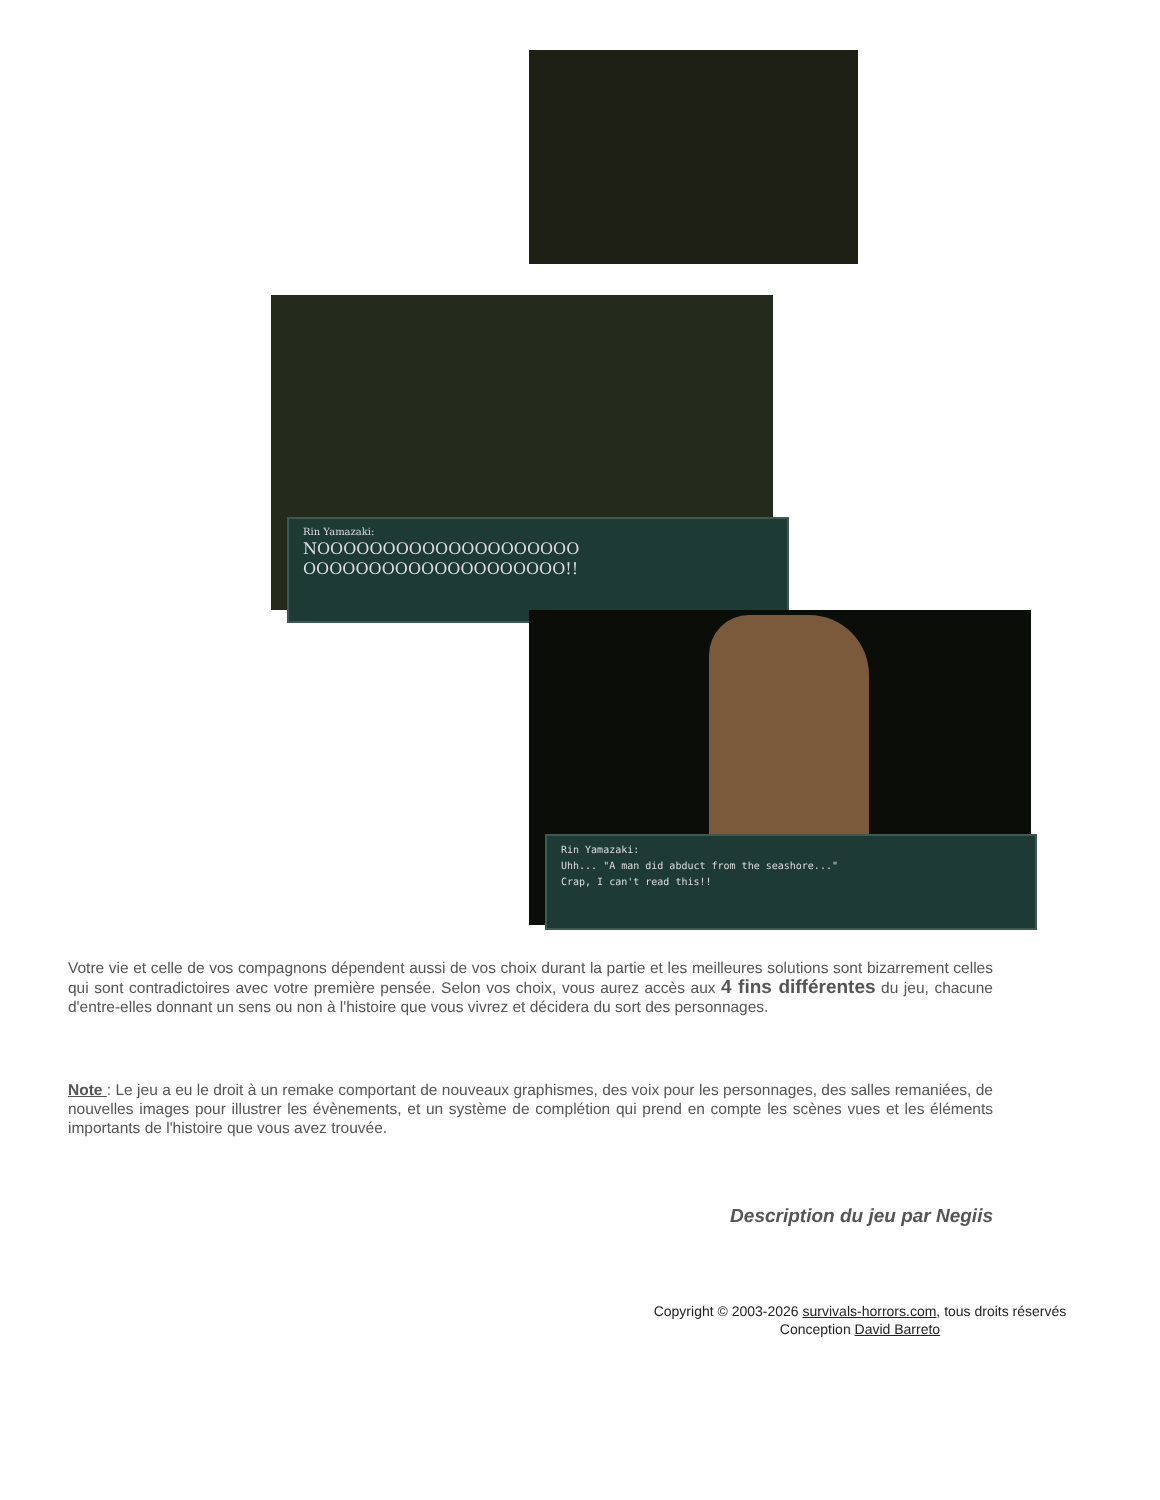Rin Yamazaki:
NOOOOOOOOOOOOOOOOOOOO
OOOOOOOOOOOOOOOOOOOO!!
Rin Yamazaki:
Uhh... "A man did abduct from the seashore..."
Crap, I can't read this!!
Votre vie et celle de vos compagnons dépendent aussi de vos choix durant la partie et les meilleures solutions sont bizarrement celles qui sont contradictoires avec votre première pensée. Selon vos choix, vous aurez accès aux 4 fins différentes du jeu, chacune d'entre-elles donnant un sens ou non à l'histoire que vous vivrez et décidera du sort des personnages.
Note : Le jeu a eu le droit à un remake comportant de nouveaux graphismes, des voix pour les personnages, des salles remaniées, de nouvelles images pour illustrer les évènements, et un système de complétion qui prend en compte les scènes vues et les éléments importants de l'histoire que vous avez trouvée.
Description du jeu par Negiis
Copyright © 2003-2026 survivals-horrors.com, tous droits réservés
Conception David Barreto